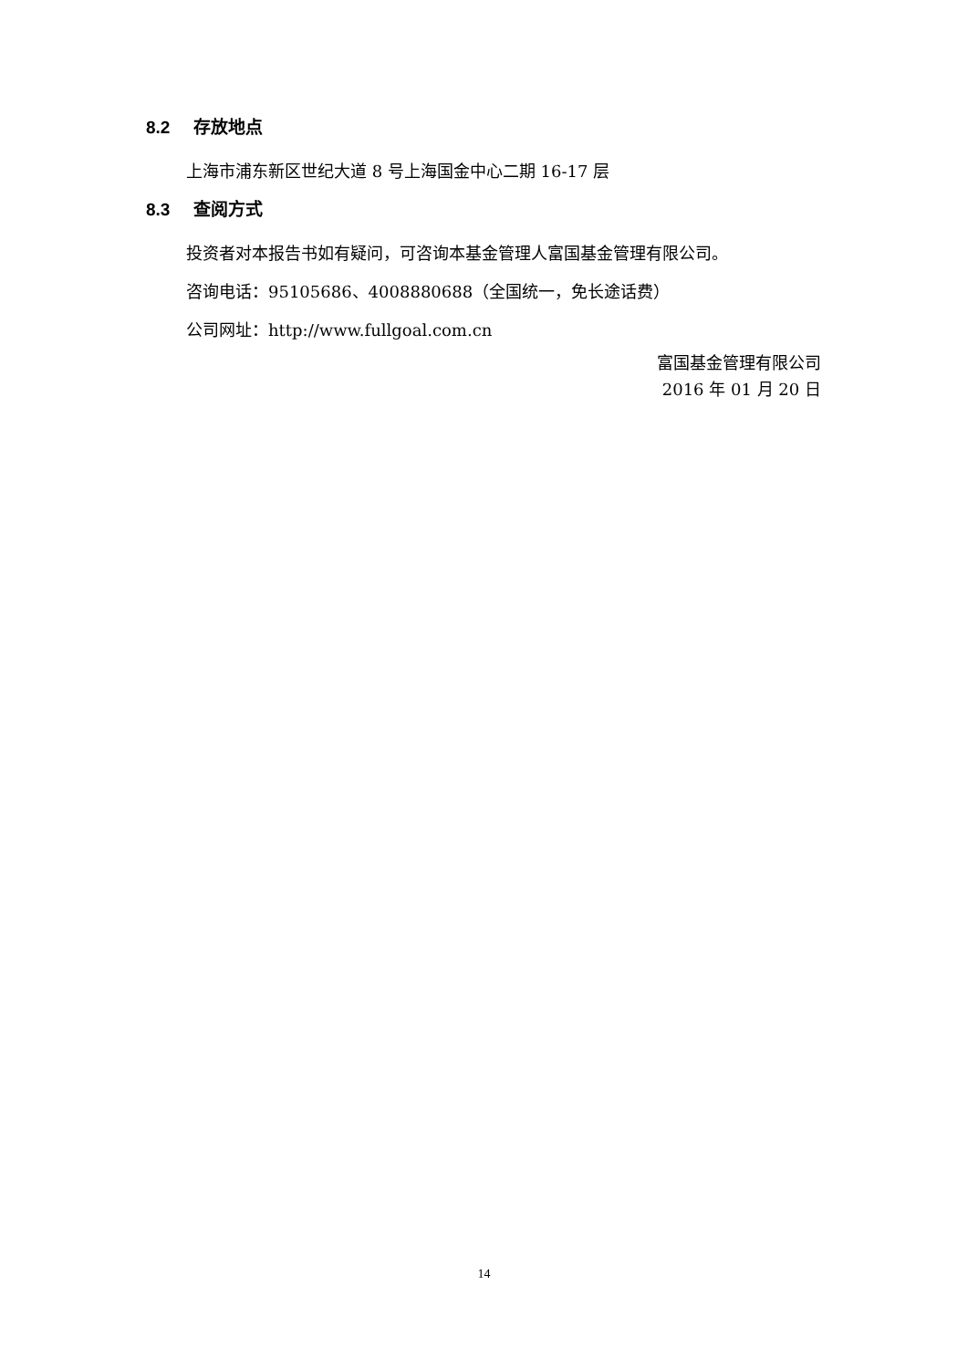8.2 存放地点
上海市浦东新区世纪大道 8 号上海国金中心二期 16-17 层
8.3 查阅方式
投资者对本报告书如有疑问，可咨询本基金管理人富国基金管理有限公司。
咨询电话：95105686、4008880688（全国统一，免长途话费）
公司网址：http://www.fullgoal.com.cn
富国基金管理有限公司
2016 年 01 月 20 日
14